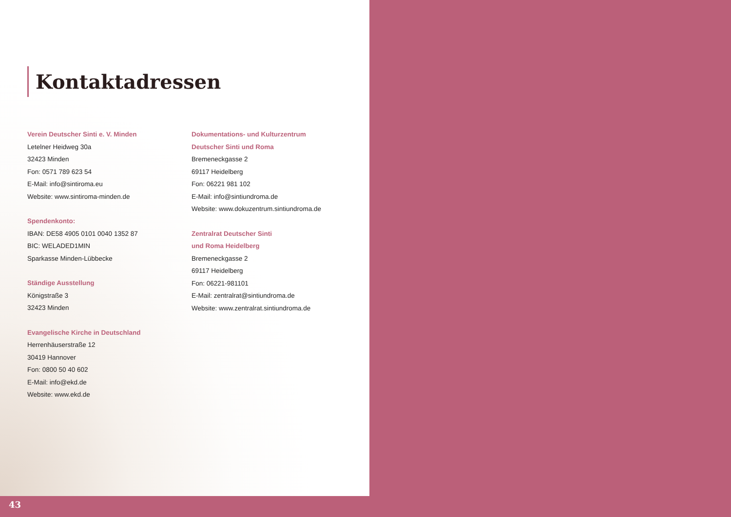Kontaktadressen
Verein Deutscher Sinti e. V. Minden
Letelner Heidweg 30a
32423 Minden
Fon: 0571 789 623 54
E-Mail: info@sintiroma.eu
Website: www.sintiroma-minden.de
Spendenkonto:
IBAN: DE58 4905 0101 0040 1352 87
BIC: WELADED1MIN
Sparkasse Minden-Lübbecke
Ständige Ausstellung
Königstraße 3
32423 Minden
Evangelische Kirche in Deutschland
Herrenhäuserstraße 12
30419 Hannover
Fon: 0800 50 40 602
E-Mail: info@ekd.de
Website: www.ekd.de
Dokumentations- und Kulturzentrum
Deutscher Sinti und Roma
Bremeneckgasse 2
69117 Heidelberg
Fon: 06221 981 102
E-Mail: info@sintiundroma.de
Website: www.dokuzentrum.sintiundroma.de
Zentralrat Deutscher Sinti
und Roma Heidelberg
Bremeneckgasse 2
69117 Heidelberg
Fon: 06221-981101
E-Mail: zentralrat@sintiundroma.de
Website: www.zentralrat.sintiundroma.de
43